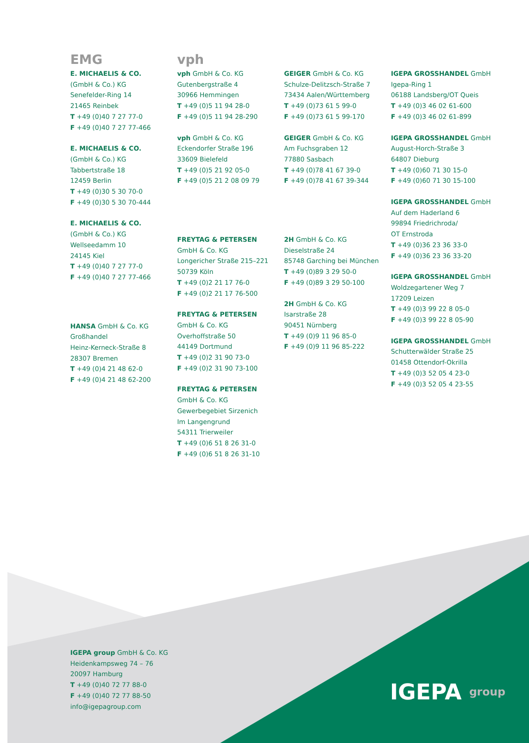EMG
E. MICHAELIS & CO.
(GmbH & Co.) KG
Senefelder-Ring 14
21465 Reinbek
T +49 (0)40 7 27 77-0
F +49 (0)40 7 27 77-466
E. MICHAELIS & CO.
(GmbH & Co.) KG
Tabbertstraße 18
12459 Berlin
T +49 (0)30 5 30 70-0
F +49 (0)30 5 30 70-444
E. MICHAELIS & CO.
(GmbH & Co.) KG
Wellseedamm 10
24145 Kiel
T +49 (0)40 7 27 77-0
F +49 (0)40 7 27 77-466
HANSA GmbH & Co. KG
Großhandel
Heinz-Kerneck-Straße 8
28307 Bremen
T +49 (0)4 21 48 62-0
F +49 (0)4 21 48 62-200
vph
vph GmbH & Co. KG
Gutenbergstraße 4
30966 Hemmingen
T +49 (0)5 11 94 28-0
F +49 (0)5 11 94 28-290
vph GmbH & Co. KG
Eckendorfer Straße 196
33609 Bielefeld
T +49 (0)5 21 92 05-0
F +49 (0)5 21 2 08 09 79
FREYTAG & PETERSEN
GmbH & Co. KG
Longericher Straße 215–221
50739 Köln
T +49 (0)2 21 17 76-0
F +49 (0)2 21 17 76-500
FREYTAG & PETERSEN
GmbH & Co. KG
Overhoffstraße 50
44149 Dortmund
T +49 (0)2 31 90 73-0
F +49 (0)2 31 90 73-100
FREYTAG & PETERSEN
GmbH & Co. KG
Gewerbegebiet Sirzenich
Im Langengrund
54311 Trierweiler
T +49 (0)6 51 8 26 31-0
F +49 (0)6 51 8 26 31-10
GEIGER GmbH & Co. KG
Schulze-Delitzsch-Straße 7
73434 Aalen/Württemberg
T +49 (0)73 61 5 99-0
F +49 (0)73 61 5 99-170
GEIGER GmbH & Co. KG
Am Fuchsgraben 12
77880 Sasbach
T +49 (0)78 41 67 39-0
F +49 (0)78 41 67 39-344
2H GmbH & Co. KG
Dieselstraße 24
85748 Garching bei München
T +49 (0)89 3 29 50-0
F +49 (0)89 3 29 50-100
2H GmbH & Co. KG
Isarstraße 28
90451 Nürnberg
T +49 (0)9 11 96 85-0
F +49 (0)9 11 96 85-222
IGEPA GROSSHANDEL GmbH
Igepa-Ring 1
06188 Landsberg/OT Queis
T +49 (0)3 46 02 61-600
F +49 (0)3 46 02 61-899
IGEPA GROSSHANDEL GmbH
August-Horch-Straße 3
64807 Dieburg
T +49 (0)60 71 30 15-0
F +49 (0)60 71 30 15-100
IGEPA GROSSHANDEL GmbH
Auf dem Haderland 6
99894 Friedrichroda/
OT Ernstroda
T +49 (0)36 23 36 33-0
F +49 (0)36 23 36 33-20
IGEPA GROSSHANDEL GmbH
Woldzegartener Weg 7
17209 Leizen
T +49 (0)3 99 22 8 05-0
F +49 (0)3 99 22 8 05-90
IGEPA GROSSHANDEL GmbH
Schutterwälder Straße 25
01458 Ottendorf-Okrilla
T +49 (0)3 52 05 4 23-0
F +49 (0)3 52 05 4 23-55
IGEPA group GmbH & Co. KG
Heidenkampsweg 74 – 76
20097 Hamburg
T +49 (0)40 72 77 88-0
F +49 (0)40 72 77 88-50
info@igepagroup.com
IGEPA group